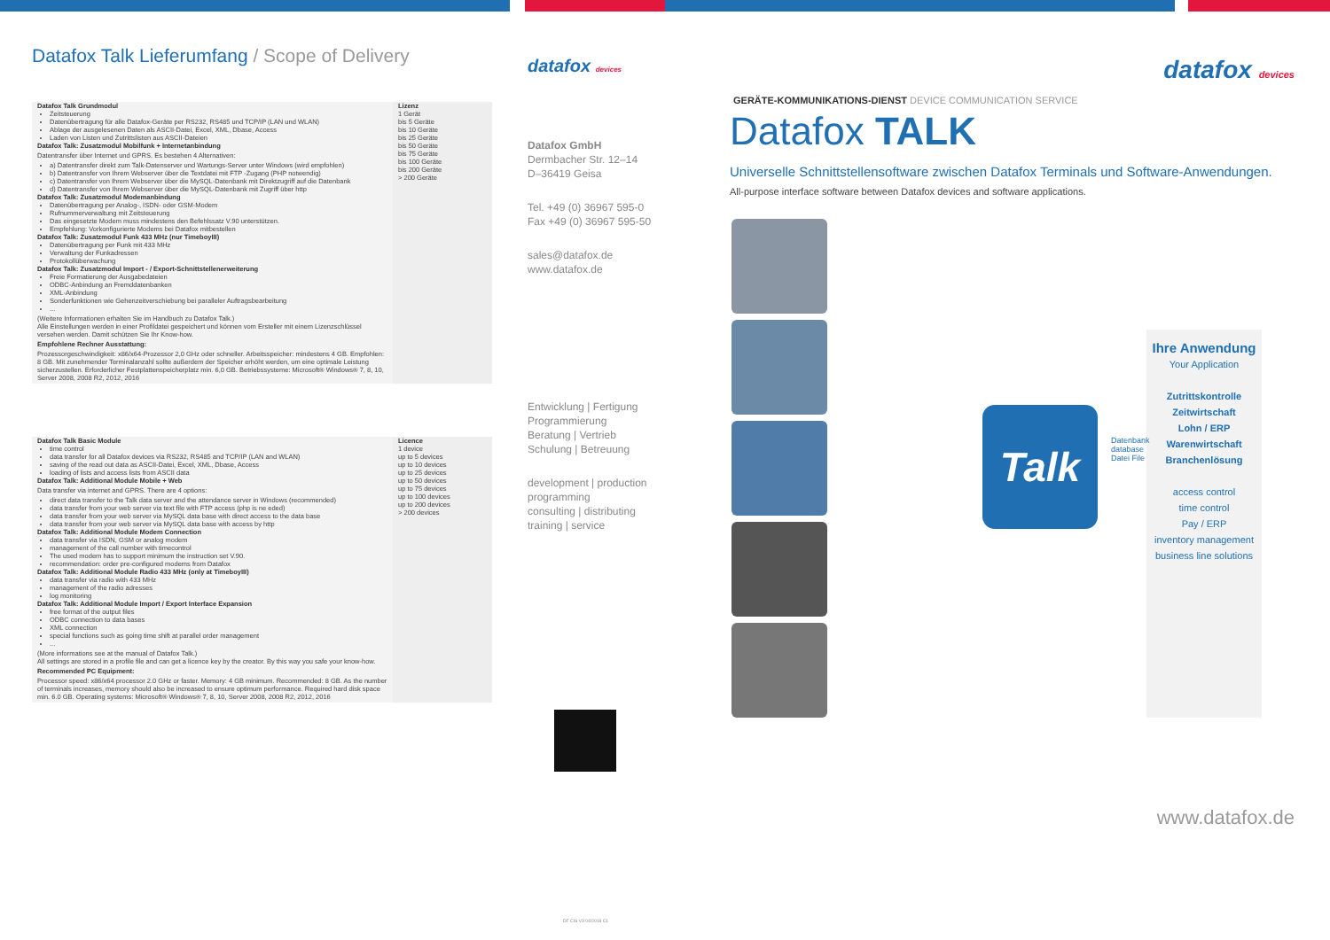Datafox Talk Lieferumfang / Scope of Delivery
| Datafox Talk Grundmodul Zeitsteuerung Datenübertragung für alle Datafox-Geräte per RS232, RS485 und TCP/IP (LAN und WLAN) Ablage der ausgelesenen Daten als ASCII-Datei, Excel, XML, Dbase, Access Laden von Listen und Zutrittslisten aus ASCII-Dateien Datafox Talk: Zusatzmodul Mobilfunk + Internetanbindung Datentransfer über Internet und GPRS. Es bestehen 4 Alternativen: a) Datentransfer direkt zum Talk-Datenserver und Wartungs-Server unter Windows (wird empfohlen) b) Datentransfer von Ihrem Webserver über die Textdatei mit FTP -Zugang (PHP notwendig) c) Datentransfer von Ihrem Webserver über die MySQL-Datenbank mit Direktzugriff auf die Datenbank d) Datentransfer von Ihrem Webserver über die MySQL-Datenbank mit Zugriff über http Datafox Talk: Zusatzmodul Modemanbindung Datenübertragung per Analog-, ISDN- oder GSM-Modem Rufnummerverwaltung mit Zeitsteuerung Das eingesetzte Modem muss mindestens den Befehlssatz V.90 unterstützen. Empfehlung: Vorkonfigurierte Modems bei Datafox mitbestellen Datafox Talk: Zusatzmodul Funk 433 MHz (nur TimeboyIII) Datenübertragung per Funk mit 433 MHz Verwaltung der Funkadressen Protokollüberwachung Datafox Talk: Zusatzmodul Import - / Export-Schnittstellenerweiterung Freie Formatierung der Ausgabedateien ODBC-Anbindung an Fremddatenbanken XML-Anbindung Sonderfunktionen wie Gehenzeitverschiebung bei paralleler Auftragsbearbeitung ... (Weitere Informationen erhalten Sie im Handbuch zu Datafox Talk.) Alle Einstellungen werden in einer Profildatei gespeichert und können vom Ersteller mit einem Lizenzschlüssel versehen werden. Damit schützen Sie Ihr Know-how. Empfohlene Rechner Ausstattung: Prozessorgeschwindigkeit: x86/x64-Prozessor 2,0 GHz oder schneller. Arbeitsspeicher: mindestens 4 GB. Empfohlen: 8 GB. Mit zunehmender Terminalanzahl sollte außerdem der Speicher erhöht werden, um eine optimale Leistung sicherzustellen. Erforderlicher Festplattenspeicherplatz min. 6,0 GB. Betriebssysteme: Microsoft® Windows® 7, 8, 10, Server 2008, 2008 R2, 2012, 2016 | Lizenz 1 Gerät bis 5 Geräte bis 10 Geräte bis 25 Geräte bis 50 Geräte bis 75 Geräte bis 100 Geräte bis 200 Geräte > 200 Geräte |
| Datafox Talk Basic Module time control data transfer for all Datafox devices via RS232, RS485 and TCP/IP (LAN and WLAN) saving of the read out data as ASCII-Datei, Excel, XML, Dbase, Access loading of lists and access lists from ASCII data Datafox Talk: Additional Module Mobile + Web Data transfer via internet and GPRS. There are 4 options: direct data transfer to the Talk data server and the attendance server in Windows (recommended) data transfer from your web server via text file with FTP access (php is ne eded) data transfer from your web server via MySQL data base with direct access to the data base data transfer from your web server via MySQL data base with access by http Datafox Talk: Additional Module Modem Connection data transfer via ISDN, GSM or analog modem management of the call number with timecontrol The used modem has to support minimum the instruction set V.90. recommendation: order pre-configured modems from Datafox Datafox Talk: Additional Module Radio 433 MHz (only at TimeboyIII) data transfer via radio with 433 MHz management of the radio adresses log monitoring Datafox Talk: Additional Module Import / Export Interface Expansion free format of the output files ODBC connection to data bases XML connection special functions such as going time shift at parallel order management ... (More informations see at the manual of Datafox Talk.) All settings are stored in a profile file and can get a licence key by the creator. By this way you safe your know-how. Recommended PC Equipment: Processor speed: x86/x64 processor 2.0 GHz or faster. Memory: 4 GB minimum. Recommended: 8 GB. As the number of terminals increases, memory should also be increased to ensure optimum performance. Required hard disk space min. 6.0 GB. Operating systems: Microsoft® Windows® 7, 8, 10, Server 2008, 2008 R2, 2012, 2016 | Licence 1 device up to 5 devices up to 10 devices up to 25 devices up to 50 devices up to 75 devices up to 100 devices up to 200 devices > 200 devices |
datafox devices
Datafox GmbH
Dermbacher Str. 12–14
D–36419 Geisa
Tel. +49 (0) 36967 595-0
Fax +49 (0) 36967 595-50
sales@datafox.de
www.datafox.de
Entwicklung | Fertigung
Programmierung
Beratung | Vertrieb
Schulung | Betreuung
development | production
programming
consulting | distributing
training | service
DF CIS V3 04/2018 C1
datafox devices
GERÄTE-KOMMUNIKATIONS-DIENST DEVICE COMMUNICATION SERVICE
Datafox TALK
Universelle Schnittstellensoftware zwischen Datafox Terminals und Software-Anwendungen.
All-purpose interface software between Datafox devices and software applications.
Talk
Datenbank database
Datei File
Ihre Anwendung
Your Application
Zutrittskontrolle
Zeitwirtschaft
Lohn / ERP
Warenwirtschaft
Branchenlösung
access control
time control
Pay / ERP
inventory management
business line solutions
www.datafox.de